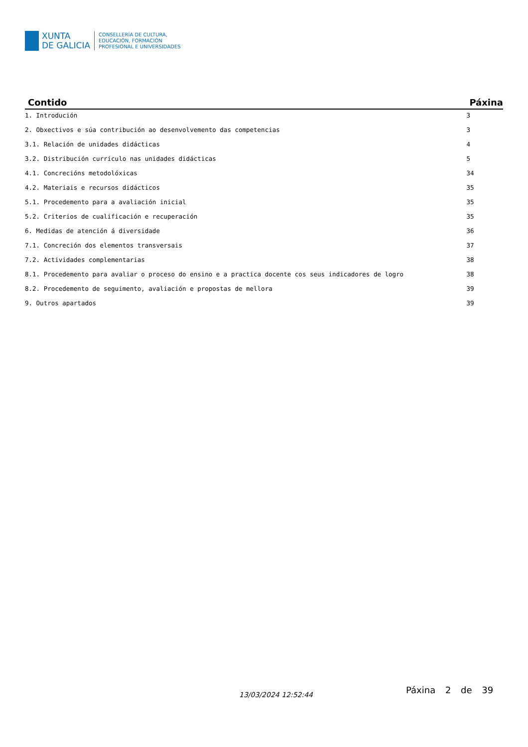XUNTA
DE GALICIA
CONSELLERÍA DE CULTURA,
EDUCACIÓN, FORMACIÓN
PROFESIONAL E UNIVERSIDADES
| Contido | Páxina |
| --- | --- |
| 1. Introdución | 3 |
| 2. Obxectivos e súa contribución ao desenvolvemento das competencias | 3 |
| 3.1. Relación de unidades didácticas | 4 |
| 3.2. Distribución currículo nas unidades didácticas | 5 |
| 4.1. Concrecións metodolóxicas | 34 |
| 4.2. Materiais e recursos didácticos | 35 |
| 5.1. Procedemento para a avaliación inicial | 35 |
| 5.2. Criterios de cualificación e recuperación | 35 |
| 6. Medidas de atención á diversidade | 36 |
| 7.1. Concreción dos elementos transversais | 37 |
| 7.2. Actividades complementarias | 38 |
| 8.1. Procedemento para avaliar o proceso do ensino e a practica docente cos seus indicadores de logro | 38 |
| 8.2. Procedemento de seguimento, avaliación e propostas de mellora | 39 |
| 9. Outros apartados | 39 |
13/03/2024 12:52:44 Páxina 2 de 39